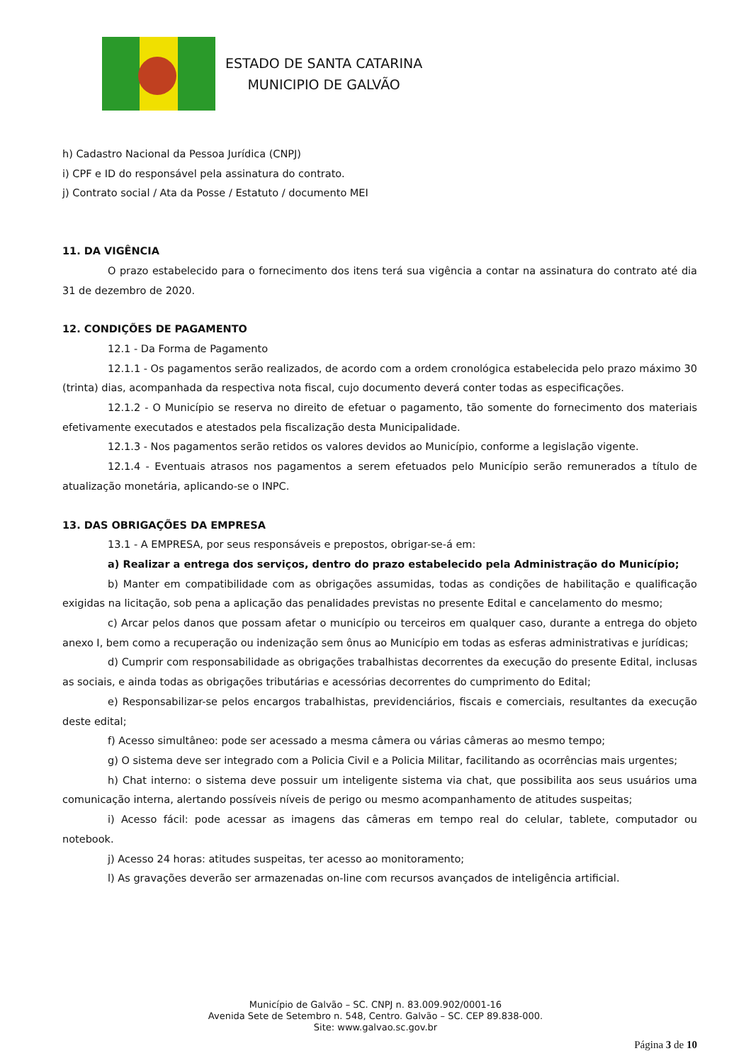ESTADO DE SANTA CATARINA
MUNICIPIO DE GALVÃO
h) Cadastro Nacional da Pessoa Jurídica (CNPJ)
i) CPF e ID do responsável pela assinatura do contrato.
j) Contrato social / Ata da Posse / Estatuto / documento MEI
11. DA VIGÊNCIA
O prazo estabelecido para o fornecimento dos itens terá sua vigência a contar na assinatura do contrato até dia 31 de dezembro de 2020.
12. CONDIÇÕES DE PAGAMENTO
12.1 - Da Forma de Pagamento
12.1.1 - Os pagamentos serão realizados, de acordo com a ordem cronológica estabelecida pelo prazo máximo 30 (trinta) dias, acompanhada da respectiva nota fiscal, cujo documento deverá conter todas as especificações.
12.1.2 - O Município se reserva no direito de efetuar o pagamento, tão somente do fornecimento dos materiais efetivamente executados e atestados pela fiscalização desta Municipalidade.
12.1.3 - Nos pagamentos serão retidos os valores devidos ao Município, conforme a legislação vigente.
12.1.4 - Eventuais atrasos nos pagamentos a serem efetuados pelo Município serão remunerados a título de atualização monetária, aplicando-se o INPC.
13. DAS OBRIGAÇÕES DA EMPRESA
13.1 - A EMPRESA, por seus responsáveis e prepostos, obrigar-se-á em:
a) Realizar a entrega dos serviços, dentro do prazo estabelecido pela Administração do Município;
b) Manter em compatibilidade com as obrigações assumidas, todas as condições de habilitação e qualificação exigidas na licitação, sob pena a aplicação das penalidades previstas no presente Edital e cancelamento do mesmo;
c) Arcar pelos danos que possam afetar o município ou terceiros em qualquer caso, durante a entrega do objeto anexo I, bem como a recuperação ou indenização sem ônus ao Município em todas as esferas administrativas e jurídicas;
d) Cumprir com responsabilidade as obrigações trabalhistas decorrentes da execução do presente Edital, inclusas as sociais, e ainda todas as obrigações tributárias e acessórias decorrentes do cumprimento do Edital;
e) Responsabilizar-se pelos encargos trabalhistas, previdenciários, fiscais e comerciais, resultantes da execução deste edital;
f) Acesso simultâneo: pode ser acessado a mesma câmera ou várias câmeras ao mesmo tempo;
g) O sistema deve ser integrado com a Policia Civil e a Policia Militar, facilitando as ocorrências mais urgentes;
h) Chat interno: o sistema deve possuir um inteligente sistema via chat, que possibilita aos seus usuários uma comunicação interna, alertando possíveis níveis de perigo ou mesmo acompanhamento de atitudes suspeitas;
i) Acesso fácil: pode acessar as imagens das câmeras em tempo real do celular, tablete, computador ou notebook.
j) Acesso 24 horas: atitudes suspeitas, ter acesso ao monitoramento;
l) As gravações deverão ser armazenadas on-line com recursos avançados de inteligência artificial.
Município de Galvão – SC. CNPJ n. 83.009.902/0001-16
Avenida Sete de Setembro n. 548, Centro. Galvão – SC. CEP 89.838-000.
Site: www.galvao.sc.gov.br
Página 3 de 10